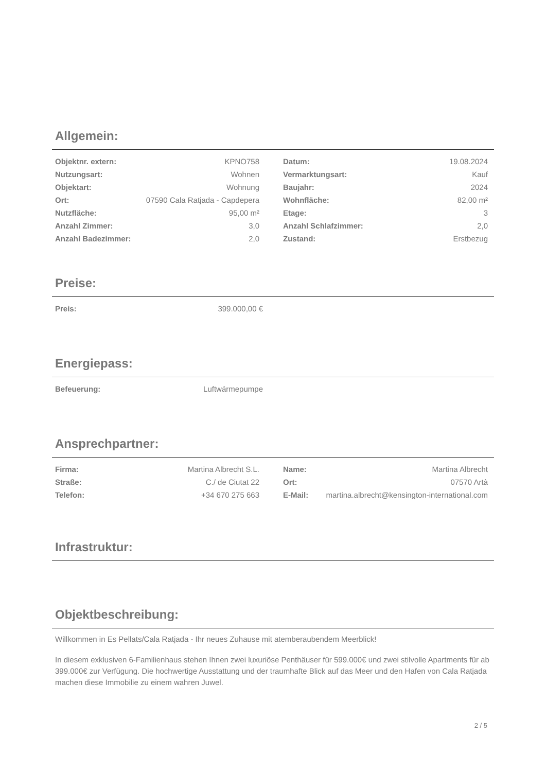Allgemein:
| Objektnr. extern: | KPNO758 | | Datum: | 19.08.2024 |
| Nutzungsart: | Wohnen | | Vermarktungsart: | Kauf |
| Objektart: | Wohnung | | Baujahr: | 2024 |
| Ort: | 07590 Cala Ratjada - Capdepera | | Wohnfläche: | 82,00 m² |
| Nutzfläche: | 95,00 m² | | Etage: | 3 |
| Anzahl Zimmer: | 3,0 | | Anzahl Schlafzimmer: | 2,0 |
| Anzahl Badezimmer: | 2,0 | | Zustand: | Erstbezug |
Preise:
| Preis: | 399.000,00 € |
Energiepass:
| Befeuerung: | Luftwärmepumpe |
Ansprechpartner:
| Firma: | Martina Albrecht S.L. | | Name: | Martina Albrecht |
| Straße: | C./ de Ciutat 22 | | Ort: | 07570 Artà |
| Telefon: | +34 670 275 663 | | E-Mail: | martina.albrecht@kensington-international.com |
Infrastruktur:
Objektbeschreibung:
Willkommen in Es Pellats/Cala Ratjada - Ihr neues Zuhause mit atemberaubendem Meerblick!
In diesem exklusiven 6-Familienhaus stehen Ihnen zwei luxuriöse Penthäuser für 599.000€ und zwei stilvolle Apartments für ab 399.000€ zur Verfügung. Die hochwertige Ausstattung und der traumhafte Blick auf das Meer und den Hafen von Cala Ratjada machen diese Immobilie zu einem wahren Juwel.
2 / 5